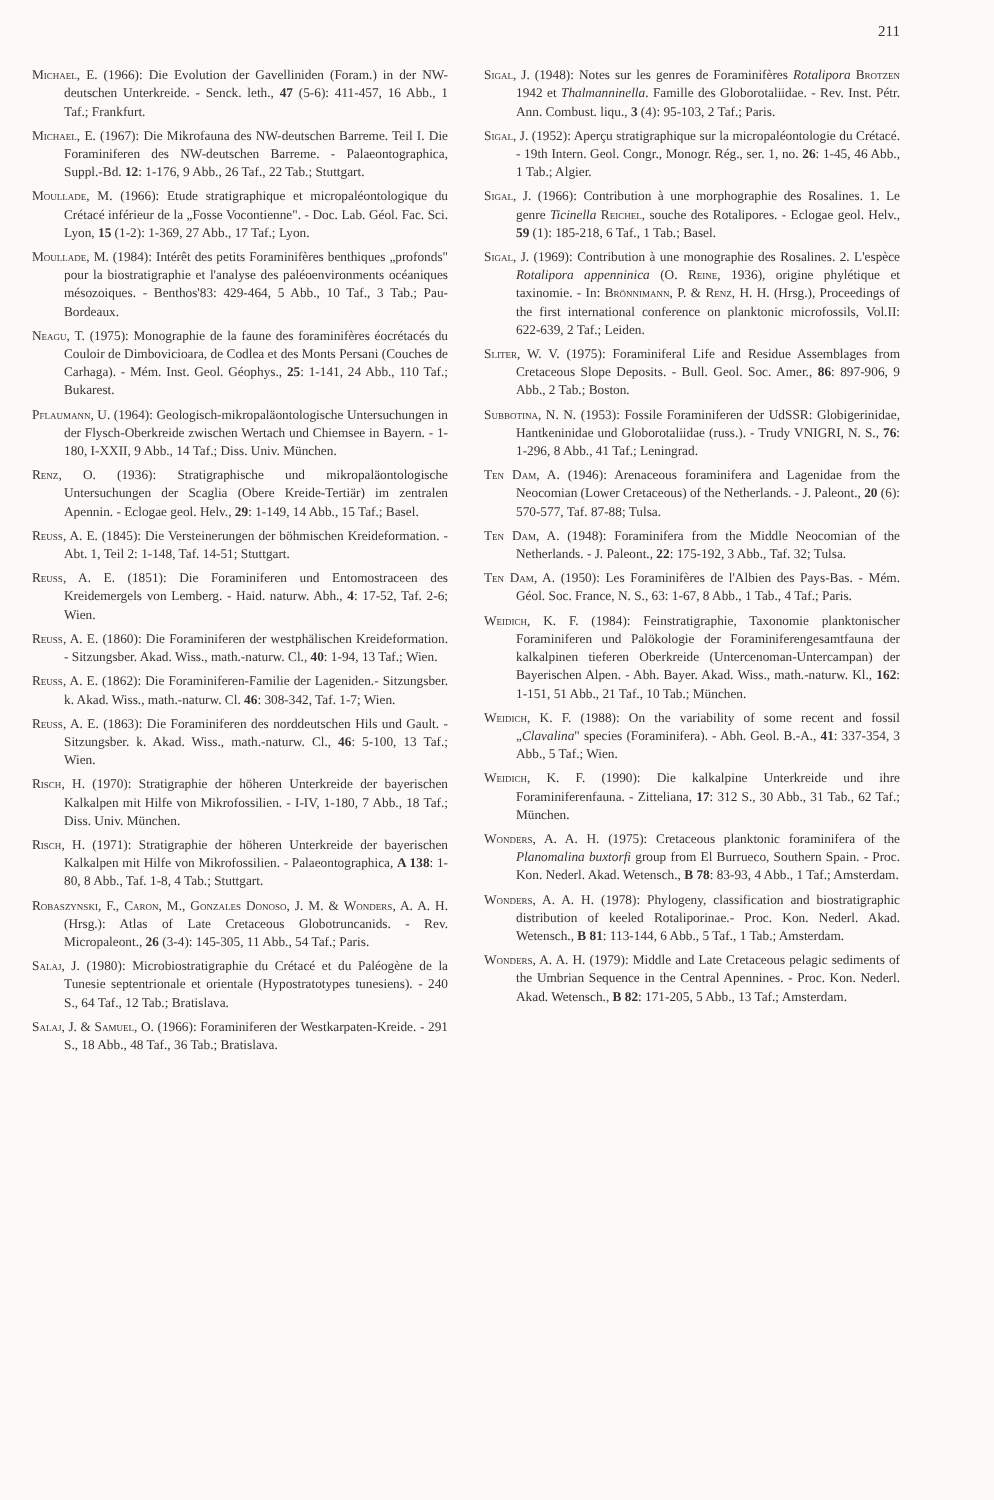211
Michael, E. (1966): Die Evolution der Gavelliniden (Foram.) in der NW-deutschen Unterkreide. - Senck. leth., 47 (5-6): 411-457, 16 Abb., 1 Taf.; Frankfurt.
Michael, E. (1967): Die Mikrofauna des NW-deutschen Barreme. Teil I. Die Foraminiferen des NW-deutschen Barreme. - Palaeontographica, Suppl.-Bd. 12: 1-176, 9 Abb., 26 Taf., 22 Tab.; Stuttgart.
Moullade, M. (1966): Etude stratigraphique et micropaléontologique du Crétacé inférieur de la „Fosse Vocontienne". - Doc. Lab. Géol. Fac. Sci. Lyon, 15 (1-2): 1-369, 27 Abb., 17 Taf.; Lyon.
Moullade, M. (1984): Intérêt des petits Foraminifères benthiques „profonds" pour la biostratigraphie et l'analyse des paléoenvironments océaniques mésozoiques. - Benthos'83: 429-464, 5 Abb., 10 Taf., 3 Tab.; Pau-Bordeaux.
Neagu, T. (1975): Monographie de la faune des foraminifères éocrétacés du Couloir de Dimbovicioara, de Codlea et des Monts Persani (Couches de Carhaga). - Mém. Inst. Geol. Géophys., 25: 1-141, 24 Abb., 110 Taf.; Bukarest.
Pflaumann, U. (1964): Geologisch-mikropaläontologische Untersuchungen in der Flysch-Oberkreide zwischen Wertach und Chiemsee in Bayern. - 1-180, I-XXII, 9 Abb., 14 Taf.; Diss. Univ. München.
Renz, O. (1936): Stratigraphische und mikropaläontologische Untersuchungen der Scaglia (Obere Kreide-Tertiär) im zentralen Apennin. - Eclogae geol. Helv., 29: 1-149, 14 Abb., 15 Taf.; Basel.
Reuss, A. E. (1845): Die Versteinerungen der böhmischen Kreideformation. - Abt. 1, Teil 2: 1-148, Taf. 14-51; Stuttgart.
Reuss, A. E. (1851): Die Foraminiferen und Entomostraceen des Kreidemergels von Lemberg. - Haid. naturw. Abh., 4: 17-52, Taf. 2-6; Wien.
Reuss, A. E. (1860): Die Foraminiferen der westphälischen Kreideformation. - Sitzungsber. Akad. Wiss., math.-naturw. Cl., 40: 1-94, 13 Taf.; Wien.
Reuss, A. E. (1862): Die Foraminiferen-Familie der Lageniden.- Sitzungsber. k. Akad. Wiss., math.-naturw. Cl. 46: 308-342, Taf. 1-7; Wien.
Reuss, A. E. (1863): Die Foraminiferen des norddeutschen Hils und Gault. - Sitzungsber. k. Akad. Wiss., math.-naturw. Cl., 46: 5-100, 13 Taf.; Wien.
Risch, H. (1970): Stratigraphie der höheren Unterkreide der bayerischen Kalkalpen mit Hilfe von Mikrofossilien. - I-IV, 1-180, 7 Abb., 18 Taf.; Diss. Univ. München.
Risch, H. (1971): Stratigraphie der höheren Unterkreide der bayerischen Kalkalpen mit Hilfe von Mikrofossilien. - Palaeontographica, A 138: 1-80, 8 Abb., Taf. 1-8, 4 Tab.; Stuttgart.
Robaszynski, F., Caron, M., Gonzales Donoso, J. M. & Wonders, A. A. H. (Hrsg.): Atlas of Late Cretaceous Globotruncanids. - Rev. Micropaleont., 26 (3-4): 145-305, 11 Abb., 54 Taf.; Paris.
Salaj, J. (1980): Microbiostratigraphie du Crétacé et du Paléogène de la Tunesie septentrionale et orientale (Hypostratotypes tunesiens). - 240 S., 64 Taf., 12 Tab.; Bratislava.
Salaj, J. & Samuel, O. (1966): Foraminiferen der Westkarpaten-Kreide. - 291 S., 18 Abb., 48 Taf., 36 Tab.; Bratislava.
Sigal, J. (1948): Notes sur les genres de Foraminifères Rotalipora Brotzen 1942 et Thalmanninella. Famille des Globorotaliidae. - Rev. Inst. Pétr. Ann. Combust. liqu., 3 (4): 95-103, 2 Taf.; Paris.
Sigal, J. (1952): Aperçu stratigraphique sur la micropaléontologie du Crétacé. - 19th Intern. Geol. Congr., Monogr. Rég., ser. 1, no. 26: 1-45, 46 Abb., 1 Tab.; Algier.
Sigal, J. (1966): Contribution à une morphographie des Rosalines. 1. Le genre Ticinella Reichel, souche des Rotalipores. - Eclogae geol. Helv., 59 (1): 185-218, 6 Taf., 1 Tab.; Basel.
Sigal, J. (1969): Contribution à une monographie des Rosalines. 2. L'espèce Rotalipora appenninica (O. Reine, 1936), origine phylétique et taxinomie. - In: Brönnimann, P. & Renz, H. H. (Hrsg.), Proceedings of the first international conference on planktonic microfossils, Vol.II: 622-639, 2 Taf.; Leiden.
Sliter, W. V. (1975): Foraminiferal Life and Residue Assemblages from Cretaceous Slope Deposits. - Bull. Geol. Soc. Amer., 86: 897-906, 9 Abb., 2 Tab.; Boston.
Subbotina, N. N. (1953): Fossile Foraminiferen der UdSSR: Globigerinidae, Hantkeninidae und Globorotaliidae (russ.). - Trudy VNIGRI, N. S., 76: 1-296, 8 Abb., 41 Taf.; Leningrad.
Ten Dam, A. (1946): Arenaceous foraminifera and Lagenidae from the Neocomian (Lower Cretaceous) of the Netherlands. - J. Paleont., 20 (6): 570-577, Taf. 87-88; Tulsa.
Ten Dam, A. (1948): Foraminifera from the Middle Neocomian of the Netherlands. - J. Paleont., 22: 175-192, 3 Abb., Taf. 32; Tulsa.
Ten Dam, A. (1950): Les Foraminifères de l'Albien des Pays-Bas. - Mém. Géol. Soc. France, N. S., 63: 1-67, 8 Abb., 1 Tab., 4 Taf.; Paris.
Weidich, K. F. (1984): Feinstratigraphie, Taxonomie planktonischer Foraminiferen und Palökologie der Foraminiferengesamtfauna der kalkalpinen tieferen Oberkreide (Untercenoman-Untercampan) der Bayerischen Alpen. - Abh. Bayer. Akad. Wiss., math.-naturw. Kl., 162: 1-151, 51 Abb., 21 Taf., 10 Tab.; München.
Weidich, K. F. (1988): On the variability of some recent and fossil „Clavalina" species (Foraminifera). - Abh. Geol. B.-A., 41: 337-354, 3 Abb., 5 Taf.; Wien.
Weidich, K. F. (1990): Die kalkalpine Unterkreide und ihre Foraminiferenfauna. - Zitteliana, 17: 312 S., 30 Abb., 31 Tab., 62 Taf.; München.
Wonders, A. A. H. (1975): Cretaceous planktonic foraminifera of the Planomalina buxtorfi group from El Burrueco, Southern Spain. - Proc. Kon. Nederl. Akad. Wetensch., B 78: 83-93, 4 Abb., 1 Taf.; Amsterdam.
Wonders, A. A. H. (1978): Phylogeny, classification and biostratigraphic distribution of keeled Rotaliporinae.- Proc. Kon. Nederl. Akad. Wetensch., B 81: 113-144, 6 Abb., 5 Taf., 1 Tab.; Amsterdam.
Wonders, A. A. H. (1979): Middle and Late Cretaceous pelagic sediments of the Umbrian Sequence in the Central Apennines. - Proc. Kon. Nederl. Akad. Wetensch., B 82: 171-205, 5 Abb., 13 Taf.; Amsterdam.